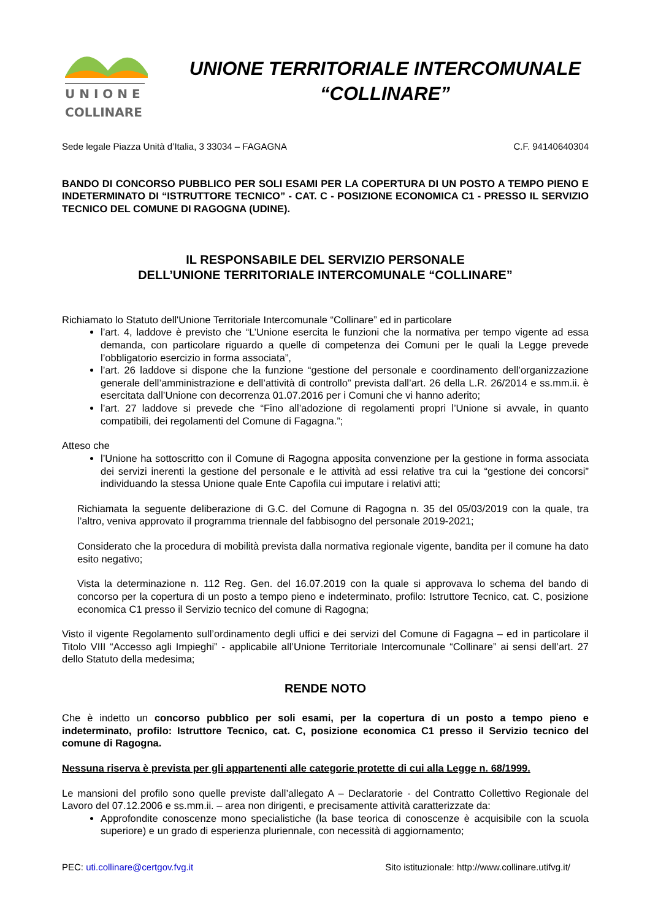U N I O N E
COLLINARE
UNIONE TERRITORIALE INTERCOMUNALE
“COLLINARE”
Sede legale Piazza Unità d’Italia, 3 33034 – FAGAGNA C.F. 94140640304
BANDO DI CONCORSO PUBBLICO PER SOLI ESAMI PER LA COPERTURA DI UN POSTO A TEMPO PIENO E INDETERMINATO DI “ISTRUTTORE TECNICO” - CAT. C - POSIZIONE ECONOMICA C1 - PRESSO IL SERVIZIO TECNICO DEL COMUNE DI RAGOGNA (UDINE).
IL RESPONSABILE DEL SERVIZIO PERSONALE
DELL’UNIONE TERRITORIALE INTERCOMUNALE “COLLINARE”
Richiamato lo Statuto dell'Unione Territoriale Intercomunale “Collinare” ed in particolare
l’art. 4, laddove è previsto che “L’Unione esercita le funzioni che la normativa per tempo vigente ad essa demanda, con particolare riguardo a quelle di competenza dei Comuni per le quali la Legge prevede l’obbligatorio esercizio in forma associata”,
l’art. 26 laddove si dispone che la funzione “gestione del personale e coordinamento dell’organizzazione generale dell’amministrazione e dell’attività di controllo” prevista dall’art. 26 della L.R. 26/2014 e ss.mm.ii. è esercitata dall’Unione con decorrenza 01.07.2016 per i Comuni che vi hanno aderito;
l’art. 27 laddove si prevede che “Fino all’adozione di regolamenti propri l’Unione si avvale, in quanto compatibili, dei regolamenti del Comune di Fagagna.”;
Atteso che
l’Unione ha sottoscritto con il Comune di Ragogna apposita convenzione per la gestione in forma associata dei servizi inerenti la gestione del personale e le attività ad essi relative tra cui la “gestione dei concorsi” individuando la stessa Unione quale Ente Capofila cui imputare i relativi atti;
Richiamata la seguente deliberazione di G.C. del Comune di Ragogna n. 35 del 05/03/2019 con la quale, tra l’altro, veniva approvato il programma triennale del fabbisogno del personale 2019-2021;
Considerato che la procedura di mobilità prevista dalla normativa regionale vigente, bandita per il comune ha dato esito negativo;
Vista la determinazione n. 112 Reg. Gen. del 16.07.2019 con la quale si approvava lo schema del bando di concorso per la copertura di un posto a tempo pieno e indeterminato, profilo: Istruttore Tecnico, cat. C, posizione economica C1 presso il Servizio tecnico del comune di Ragogna;
Visto il vigente Regolamento sull’ordinamento degli uffici e dei servizi del Comune di Fagagna – ed in particolare il Titolo VIII “Accesso agli Impieghi” - applicabile all’Unione Territoriale Intercomunale “Collinare” ai sensi dell’art. 27 dello Statuto della medesima;
RENDE NOTO
Che è indetto un concorso pubblico per soli esami, per la copertura di un posto a tempo pieno e indeterminato, profilo: Istruttore Tecnico, cat. C, posizione economica C1 presso il Servizio tecnico del comune di Ragogna.
Nessuna riserva è prevista per gli appartenenti alle categorie protette di cui alla Legge n. 68/1999.
Le mansioni del profilo sono quelle previste dall’allegato A – Declaratorie - del Contratto Collettivo Regionale del Lavoro del 07.12.2006 e ss.mm.ii. – area non dirigenti, e precisamente attività caratterizzate da:
Approfondite conoscenze mono specialistiche (la base teorica di conoscenze è acquisibile con la scuola superiore) e un grado di esperienza pluriennale, con necessità di aggiornamento;
PEC: uti.collinare@certgov.fvg.it Sito istituzionale: http://www.collinare.utifvg.it/